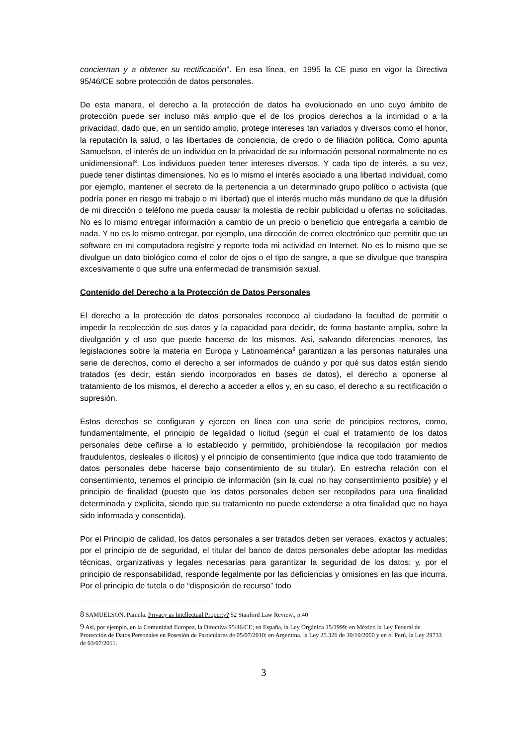conciernan y a obtener su rectificación". En esa línea, en 1995 la CE puso en vigor la Directiva 95/46/CE sobre protección de datos personales.
De esta manera, el derecho a la protección de datos ha evolucionado en uno cuyo ámbito de protección puede ser incluso más amplio que el de los propios derechos a la intimidad o a la privacidad, dado que, en un sentido amplio, protege intereses tan variados y diversos como el honor, la reputación la salud, o las libertades de conciencia, de credo o de filiación política. Como apunta Samuelson, el interés de un individuo en la privacidad de su información personal normalmente no es unidimensional<sup>8</sup>. Los individuos pueden tener intereses diversos. Y cada tipo de interés, a su vez, puede tener distintas dimensiones. No es lo mismo el interés asociado a una libertad individual, como por ejemplo, mantener el secreto de la pertenencia a un determinado grupo político o activista (que podría poner en riesgo mi trabajo o mi libertad) que el interés mucho más mundano de que la difusión de mi dirección o teléfono me pueda causar la molestia de recibir publicidad u ofertas no solicitadas. No es lo mismo entregar información a cambio de un precio o beneficio que entregarla a cambio de nada. Y no es lo mismo entregar, por ejemplo, una dirección de correo electrónico que permitir que un software en mi computadora registre y reporte toda mi actividad en Internet. No es lo mismo que se divulgue un dato biológico como el color de ojos o el tipo de sangre, a que se divulgue que transpira excesivamente o que sufre una enfermedad de transmisión sexual.
Contenido del Derecho a la Protección de Datos Personales
El derecho a la protección de datos personales reconoce al ciudadano la facultad de permitir o impedir la recolección de sus datos y la capacidad para decidir, de forma bastante amplia, sobre la divulgación y el uso que puede hacerse de los mismos. Así, salvando diferencias menores, las legislaciones sobre la materia en Europa y Latinoamérica<sup>9</sup> garantizan a las personas naturales una serie de derechos, como el derecho a ser informados de cuándo y por qué sus datos están siendo tratados (es decir, están siendo incorporados en bases de datos), el derecho a oponerse al tratamiento de los mismos, el derecho a acceder a ellos y, en su caso, el derecho a su rectificación o supresión.
Estos derechos se configuran y ejercen en línea con una serie de principios rectores, como, fundamentalmente, el principio de legalidad o licitud (según el cual el tratamiento de los datos personales debe ceñirse a lo establecido y permitido, prohibiéndose la recopilación por medios fraudulentos, desleales o ilícitos) y el principio de consentimiento (que indica que todo tratamiento de datos personales debe hacerse bajo consentimiento de su titular). En estrecha relación con el consentimiento, tenemos el principio de información (sin la cual no hay consentimiento posible) y el principio de finalidad (puesto que los datos personales deben ser recopilados para una finalidad determinada y explícita, siendo que su tratamiento no puede extenderse a otra finalidad que no haya sido informada y consentida).
Por el Principio de calidad, los datos personales a ser tratados deben ser veraces, exactos y actuales; por el principio de de seguridad, el titular del banco de datos personales debe adoptar las medidas técnicas, organizativas y legales necesarias para garantizar la seguridad de los datos; y, por el principio de responsabilidad, responde legalmente por las deficiencias y omisiones en las que incurra. Por el principio de tutela o de “disposición de recurso” todo
8 SAMUELSON, Pamela. Privacy as Intellectual Property? 52 Stanford Law Review., p.40
9 Así, por ejemplo, en la Comunidad Europea, la Directiva 95/46/CE; en España, la Ley Orgánica 15/1999; en México la Ley Federal de Protección de Datos Personales en Posesión de Particulares de 05/07/2010; en Argentina, la Ley 25.326 de 30/10/2000 y en el Perú, la Ley 29733 de 03/07/2011.
3